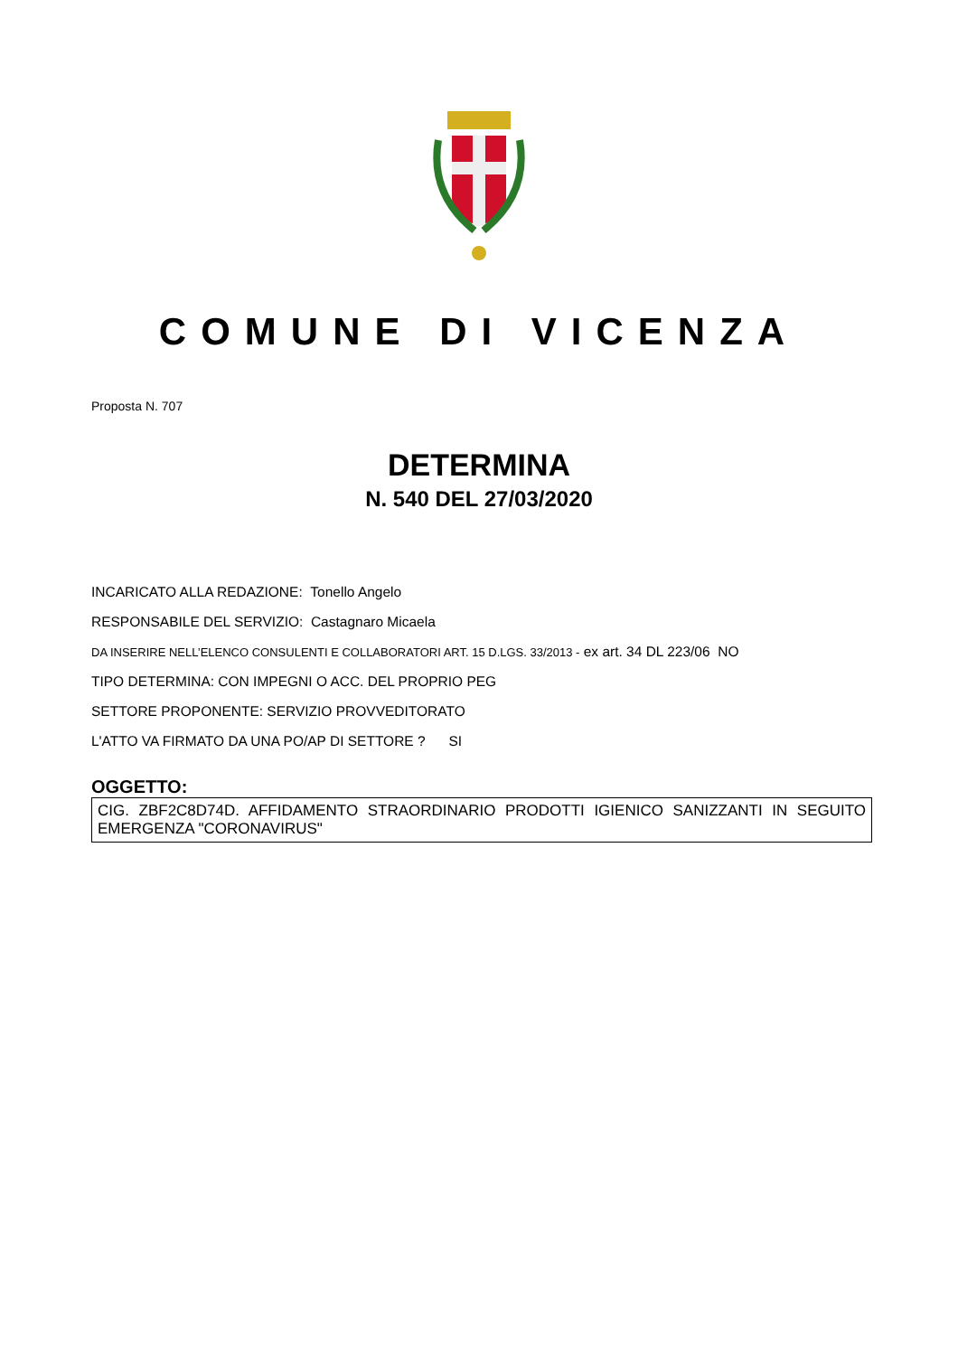COMUNE DI VICENZA
Proposta N. 707
DETERMINA
N. 540 DEL 27/03/2020
INCARICATO ALLA REDAZIONE: Tonello Angelo
RESPONSABILE DEL SERVIZIO: Castagnaro Micaela
DA INSERIRE NELL’ELENCO CONSULENTI E COLLABORATORI ART. 15 D.LGS. 33/2013 - ex art. 34 DL 223/06 NO
TIPO DETERMINA: CON IMPEGNI O ACC. DEL PROPRIO PEG
SETTORE PROPONENTE: SERVIZIO PROVVEDITORATO
L'ATTO VA FIRMATO DA UNA PO/AP DI SETTORE ? SI
OGGETTO:
CIG. ZBF2C8D74D. AFFIDAMENTO STRAORDINARIO PRODOTTI IGIENICO SANIZZANTI IN SEGUITO EMERGENZA "CORONAVIRUS"